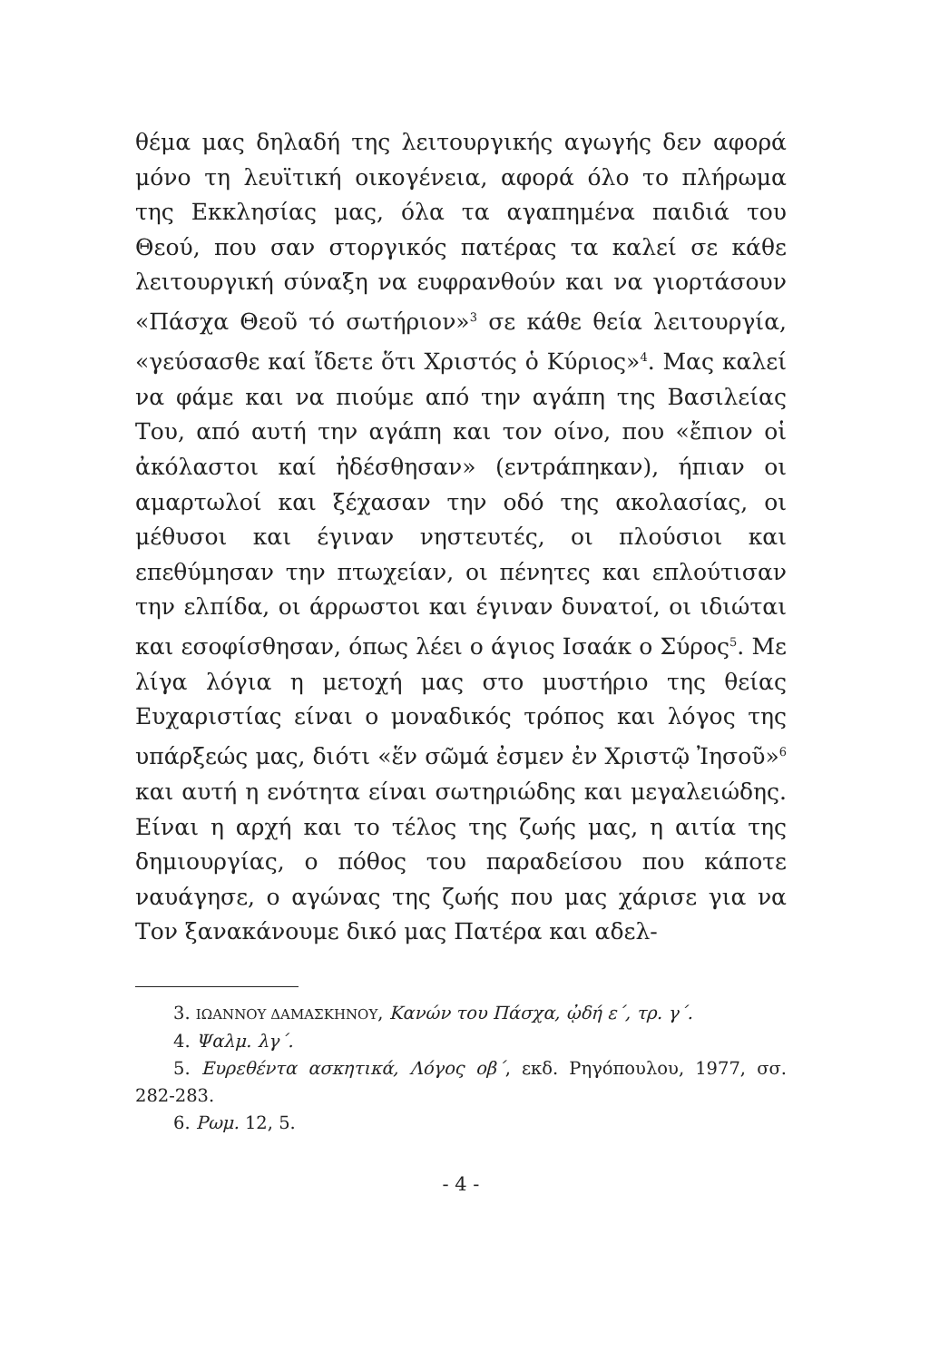θέμα μας δηλαδή της λειτουργικής αγωγής δεν αφορά μόνο τη λευϊτική οικογένεια, αφορά όλο το πλήρωμα της Εκκλησίας μας, όλα τα αγαπημένα παιδιά του Θεού, που σαν στοργικός πατέρας τα καλεί σε κάθε λειτουργική σύναξη να ευφρανθούν και να γιορτάσουν «Πάσχα Θεοῦ τό σωτήριον»<sup>3</sup> σε κάθε θεία λειτουργία, «γεύσασθε καί ἴδετε ὅτι Χριστός ὁ Κύριος»<sup>4</sup>. Μας καλεί να φάμε και να πιούμε από την αγάπη της Βασιλείας Του, από αυτή την αγάπη και τον οίνο, που «ἔπιον οἱ ἀκόλαστοι καί ἠδέσθησαν» (εντράπηκαν), ήπιαν οι αμαρτωλοί και ξέχασαν την οδό της ακολασίας, οι μέθυσοι και έγιναν νηστευτές, οι πλούσιοι και επεθύμησαν την πτωχείαν, οι πένητες και επλούτισαν την ελπίδα, οι άρρωστοι και έγιναν δυνατοί, οι ιδιώται και εσοφίσθησαν, όπως λέει ο άγιος Ισαάκ ο Σύρος<sup>5</sup>. Με λίγα λόγια η μετοχή μας στο μυστήριο της θείας Ευχαριστίας είναι ο μοναδικός τρόπος και λόγος της υπάρξεώς μας, διότι «ἕν σῶμά ἐσμεν ἐν Χριστῷ Ἰησοῦ»<sup>6</sup> και αυτή η ενότητα είναι σωτηριώδης και μεγαλειώδης. Είναι η αρχή και το τέλος της ζωής μας, η αιτία της δημιουργίας, ο πόθος του παραδείσου που κάποτε ναυάγησε, ο αγώνας της ζωής που μας χάρισε για να Τον ξανακάνουμε δικό μας Πατέρα και αδελ-
3. ΙΩΑΝΝΟΥ ΔΑΜΑΣΚΗΝΟΥ, Κανών του Πάσχα, ᾠδή ε΄, τρ. γ΄.
4. Ψαλμ. λγ΄.
5. Ευρεθέντα ασκητικά, Λόγος οβ΄, εκδ. Ρηγόπουλου, 1977, σσ. 282-283.
6. Ρωμ. 12, 5.
- 4 -